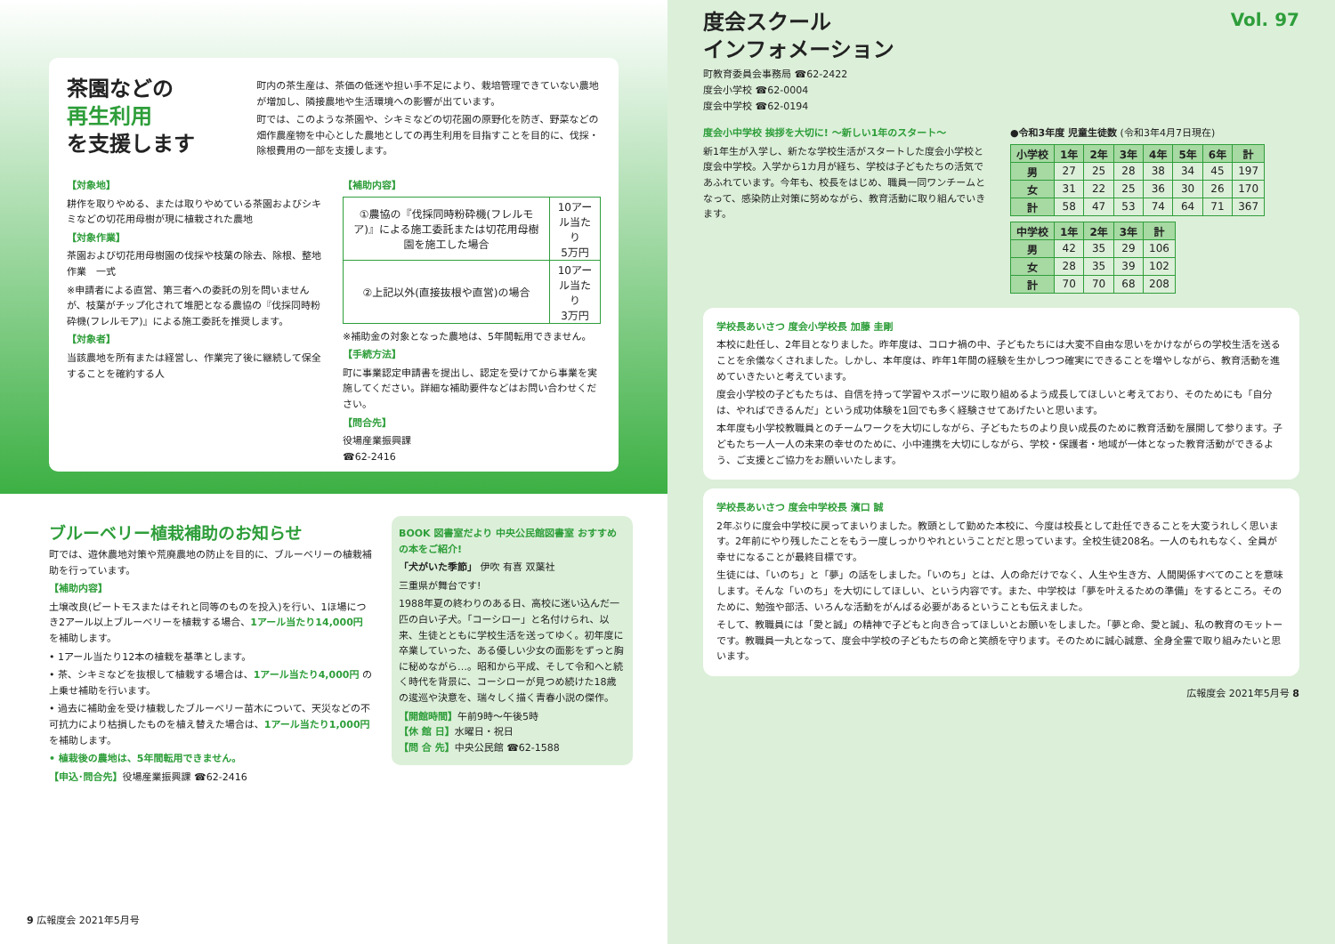茶園などの
再生利用
を支援します
町内の茶生産は、茶価の低迷や担い手不足により、栽培管理できていない農地が増加し、隣接農地や生活環境への影響が出ています。
町では、このような茶園や、シキミなどの切花園の原野化を防ぎ、野菜などの畑作農産物を中心とした農地としての再生利用を目指すことを目的に、伐採・除根費用の一部を支援します。
【対象地】
耕作を取りやめる、または取りやめている茶園およびシキミなどの切花用母樹が現に植栽された農地
【対象作業】
茶園および切花用母樹園の伐採や枝葉の除去、除根、整地作業　一式
※申請者による直営、第三者への委託の別を問いませんが、枝葉がチップ化されて堆肥となる農協の『伐採同時粉砕機(フレルモア)』による施工委託を推奨します。
【対象者】
当該農地を所有または経営し、作業完了後に継続して保全することを確約する人
【補助内容】
| ①農協の『伐採同時粉砕機(フレルモア)』による施工委託または切花用母樹園を施工した場合 | 10アール当たり 5万円 |
| ②上記以外(直接抜根や直営)の場合 | 10アール当たり 3万円 |
※補助金の対象となった農地は、5年間転用できません。
【手続方法】
町に事業認定申請書を提出し、認定を受けてから事業を実施してください。詳細な補助要件などはお問い合わせください。
【問合先】
役場産業振興課
☎62-2416
ブルーベリー植栽補助のお知らせ
町では、遊休農地対策や荒廃農地の防止を目的に、ブルーベリーの植栽補助を行っています。
【補助内容】
土壌改良(ピートモスまたはそれと同等のものを投入)を行い、1ほ場につき2アール以上ブルーベリーを植栽する場合、1アール当たり14,000円 を補助します。
• 1アール当たり12本の植栽を基準とします。
• 茶、シキミなどを抜根して植栽する場合は、1アール当たり4,000円 の上乗せ補助を行います。
• 過去に補助金を受け植栽したブルーベリー苗木について、天災などの不可抗力により枯損したものを植え替えた場合は、1アール当たり1,000円 を補助します。
• 植栽後の農地は、5年間転用できません。
【申込･問合先】役場産業振興課 ☎62-2416
BOOK 図書室だより 中央公民館図書室 おすすめの本をご紹介!
「犬がいた季節」 伊吹 有喜 双葉社
三重県が舞台です!
1988年夏の終わりのある日、高校に迷い込んだ一匹の白い子犬。「コーシロー」と名付けられ、以来、生徒とともに学校生活を送ってゆく。初年度に卒業していった、ある優しい少女の面影をずっと胸に秘めながら…。昭和から平成、そして令和へと続く時代を背景に、コーシローが見つめ続けた18歳の逡巡や決意を、瑞々しく描く青春小説の傑作。
【開館時間】午前9時～午後5時
【休 館 日】水曜日・祝日
【問 合 先】中央公民館 ☎62-1588
9 広報度会 2021年5月号
度会スクール
インフォメーション
Vol. 97
町教育委員会事務局 ☎62-2422
度会小学校 ☎62-0004
度会中学校 ☎62-0194
度会小中学校 挨拶を大切に! ～新しい1年のスタート～
新1年生が入学し、新たな学校生活がスタートした度会小学校と度会中学校。入学から1カ月が経ち、学校は子どもたちの活気であふれています。今年も、校長をはじめ、職員一同ワンチームとなって、感染防止対策に努めながら、教育活動に取り組んでいきます。
●令和3年度 児童生徒数 (令和3年4月7日現在)
| 小学校 | 1年 | 2年 | 3年 | 4年 | 5年 | 6年 | 計 |
| --- | --- | --- | --- | --- | --- | --- | --- |
| 男 | 27 | 25 | 28 | 38 | 34 | 45 | 197 |
| 女 | 31 | 22 | 25 | 36 | 30 | 26 | 170 |
| 計 | 58 | 47 | 53 | 74 | 64 | 71 | 367 |
| 中学校 | 1年 | 2年 | 3年 | 計 |
| --- | --- | --- | --- | --- |
| 男 | 42 | 35 | 29 | 106 |
| 女 | 28 | 35 | 39 | 102 |
| 計 | 70 | 70 | 68 | 208 |
学校長あいさつ 度会小学校長 加藤 圭剛
本校に赴任し、2年目となりました。昨年度は、コロナ禍の中、子どもたちには大変不自由な思いをかけながらの学校生活を送ることを余儀なくされました。しかし、本年度は、昨年1年間の経験を生かしつつ確実にできることを増やしながら、教育活動を進めていきたいと考えています。
度会小学校の子どもたちは、自信を持って学習やスポーツに取り組めるよう成長してほしいと考えており、そのためにも「自分は、やればできるんだ」という成功体験を1回でも多く経験させてあげたいと思います。
本年度も小学校教職員とのチームワークを大切にしながら、子どもたちのより良い成長のために教育活動を展開して参ります。子どもたち一人一人の未来の幸せのために、小中連携を大切にしながら、学校・保護者・地域が一体となった教育活動ができるよう、ご支援とご協力をお願いいたします。
学校長あいさつ 度会中学校長 濱口 誠
2年ぶりに度会中学校に戻ってまいりました。教頭として勤めた本校に、今度は校長として赴任できることを大変うれしく思います。2年前にやり残したことをもう一度しっかりやれということだと思っています。全校生徒208名。一人のもれもなく、全員が幸せになることが最終目標です。
生徒には、「いのち」と「夢」の話をしました。「いのち」とは、人の命だけでなく、人生や生き方、人間関係すべてのことを意味します。そんな「いのち」を大切にしてほしい、という内容です。また、中学校は「夢を叶えるための準備」をするところ。そのために、勉強や部活、いろんな活動をがんばる必要があるということも伝えました。
そして、教職員には「愛と誠」の精神で子どもと向き合ってほしいとお願いをしました。「夢と命、愛と誠」、私の教育のモットーです。教職員一丸となって、度会中学校の子どもたちの命と笑顔を守ります。そのために誠心誠意、全身全霊で取り組みたいと思います。
広報度会 2021年5月号 8